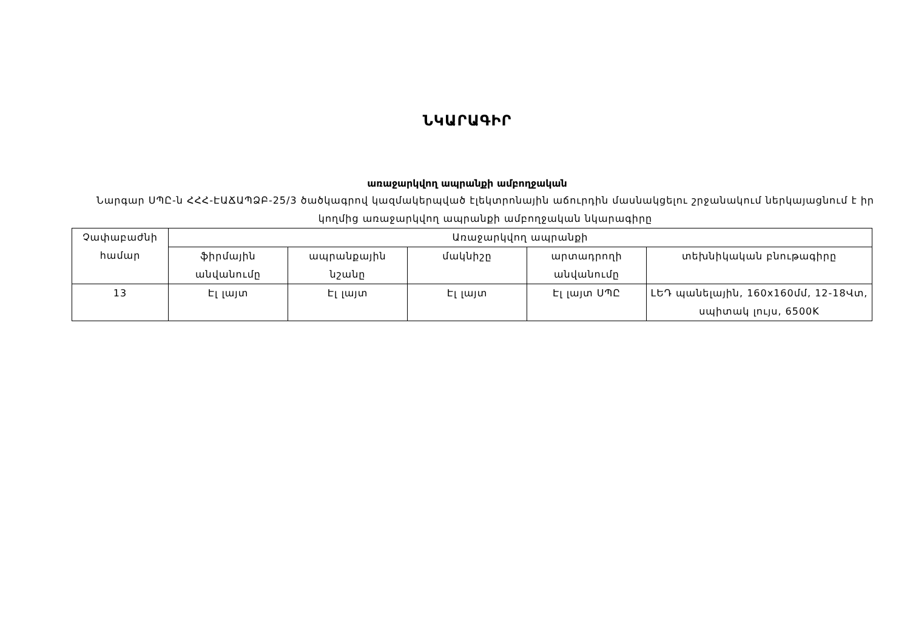ՆԿԱՐԱԳԻՐ
առաջարկվող ապրանքի ամբողջական
Նարգար ՍՊԸ-ն ՀՀՀ-ԷԱՃԱՊՁԲ-25/3 ծածկագրով կազմակերպված էլեկտրոնային աճուրդին մասնակցելու շրջանակում ներկայացնում է իր կողմից առաջարկվող ապրանքի ամբողջական նկարագիրը
| Չափաբաժնի համար | Առաջարկվող ապրանքի | | | | |
| --- | --- | --- | --- | --- | --- |
| | ֆիրմային անվանումը | ապրանքային նշանը | մակնիշը | արտադրողի անվանումը | տեխնիկական բնութագիրը |
| 13 | Էլ լայտ | Էլ լայտ | Էլ լայտ | Էլ լայտ ՍՊԸ | ԼԵԴ պանելային, 160x160մմ, 12-18Վտ, սպիտակ լույս, 6500K |